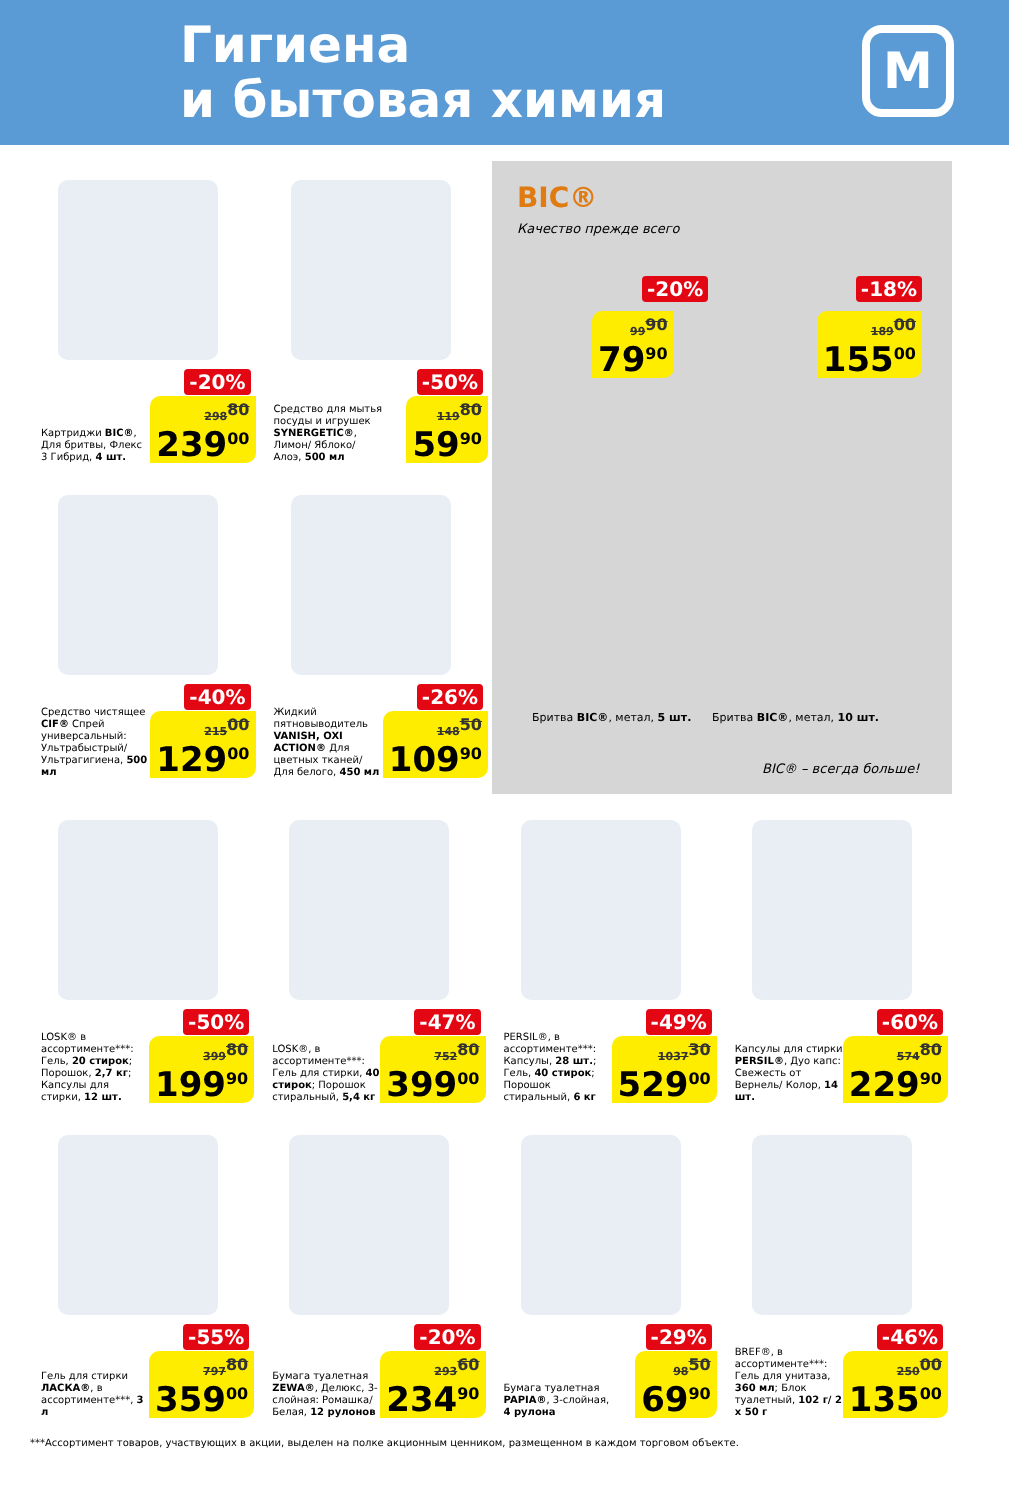Гигиена
и бытовая химия
М
Картриджи BIC®, Для бритвы, Флекс 3 Гибрид, 4 шт.
-20%
298<sup>80</sup>
239<sup>00</sup>
Средство для мытья посуды и игрушек SYNERGETIC®, Лимон/ Яблоко/ Алоэ, 500 мл
-50%
119<sup>80</sup>
59<sup>90</sup>
Средство чистящее CIF® Спрей универсальный: Ультрабыстрый/ Ультрагигиена, 500 мл
-40%
215<sup>00</sup>
129<sup>00</sup>
Жидкий пятновыводитель VANISH, OXI ACTION® Для цветных тканей/ Для белого, 450 мл
-26%
148<sup>50</sup>
109<sup>90</sup>
BIC®
Качество прежде всего
-20%
99<sup>90</sup>
79<sup>90</sup>
-18%
189<sup>00</sup>
155<sup>00</sup>
Бритва BIC®, метал, 5 шт. Бритва BIC®, метал, 10 шт.
BIC® – всегда больше!
LOSK® в ассортименте***: Гель, 20 стирок; Порошок, 2,7 кг; Капсулы для стирки, 12 шт.
-50%
399<sup>80</sup>
199<sup>90</sup>
LOSK®, в ассортименте***: Гель для стирки, 40 стирок; Порошок стиральный, 5,4 кг
-47%
752<sup>80</sup>
399<sup>00</sup>
PERSIL®, в ассортименте***: Капсулы, 28 шт.; Гель, 40 стирок; Порошок стиральный, 6 кг
-49%
1037<sup>30</sup>
529<sup>00</sup>
Капсулы для стирки PERSIL®, Дуо капс: Свежесть от Вернель/ Колор, 14 шт.
-60%
574<sup>80</sup>
229<sup>90</sup>
Гель для стирки ЛАСКА®, в ассортименте***, 3 л
-55%
797<sup>80</sup>
359<sup>00</sup>
Бумага туалетная ZEWA®, Делюкс, 3-слойная: Ромашка/ Белая, 12 рулонов
-20%
293<sup>60</sup>
234<sup>90</sup>
Бумага туалетная PAPIA®, 3-слойная, 4 рулона
-29%
98<sup>50</sup>
69<sup>90</sup>
BREF®, в ассортименте***: Гель для унитаза, 360 мл; Блок туалетный, 102 г/ 2 х 50 г
-46%
250<sup>00</sup>
135<sup>00</sup>
***Ассортимент товаров, участвующих в акции, выделен на полке акционным ценником, размещенном в каждом торговом объекте.